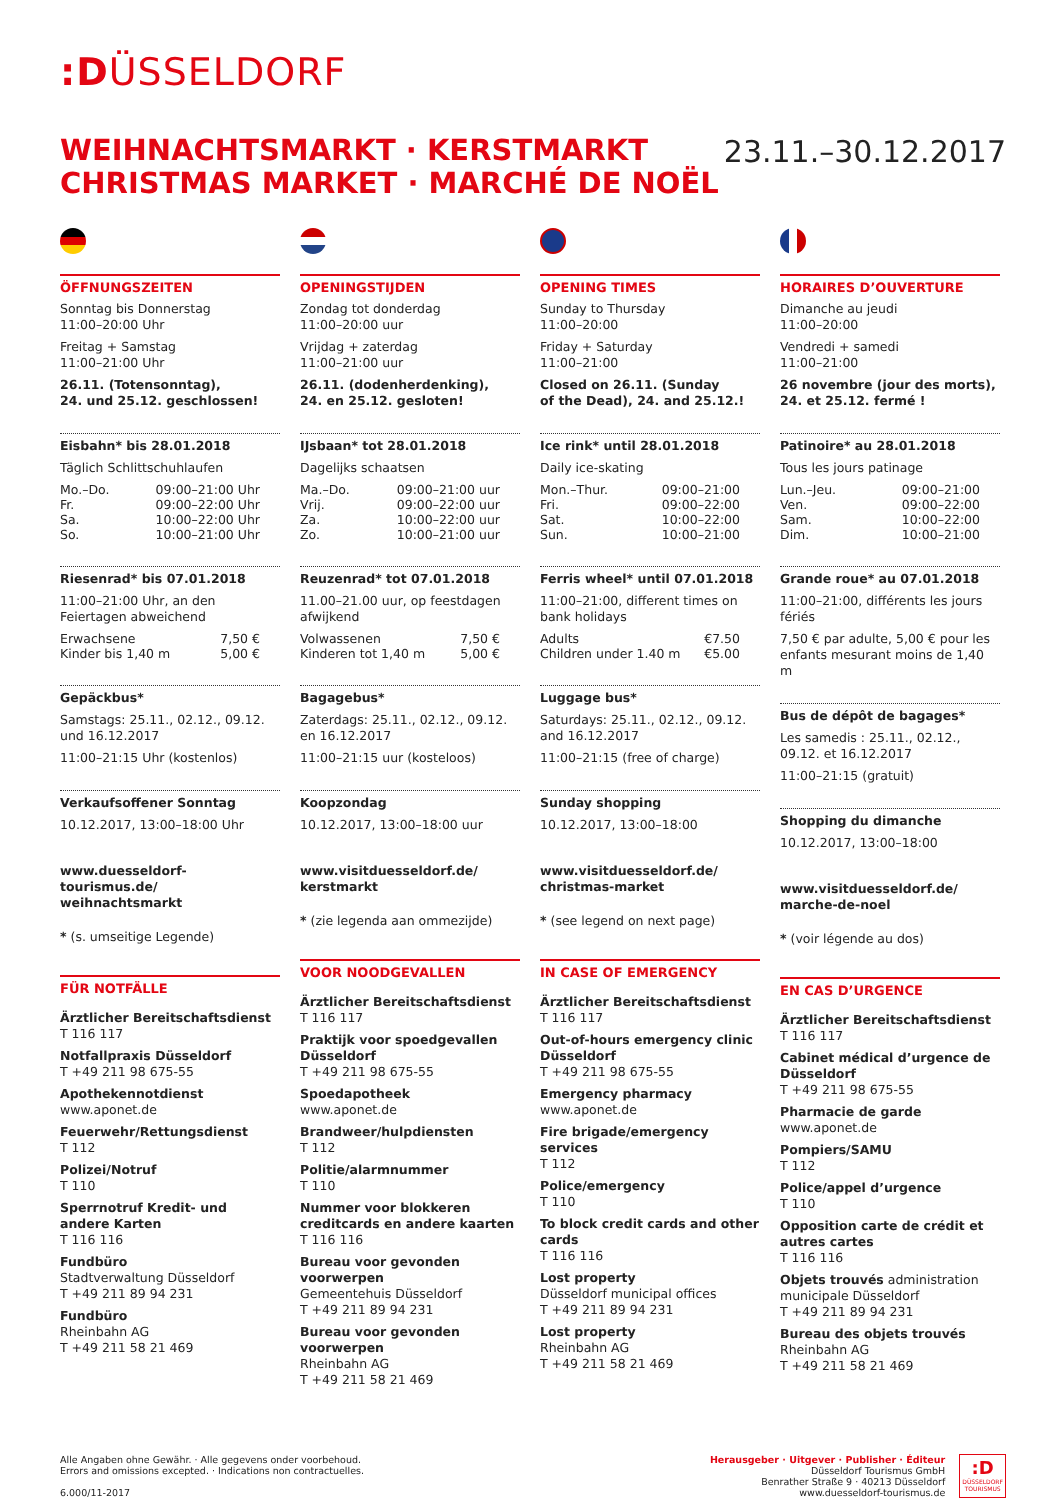:DÜSSELDORF
WEIHNACHTSMARKT · KERSTMARKT
CHRISTMAS MARKET · MARCHÉ DE NOËL
23.11.–30.12.2017
ÖFFNUNGSZEITEN
Sonntag bis Donnerstag
11:00–20:00 Uhr
Freitag + Samstag
11:00–21:00 Uhr
26.11. (Totensonntag),
24. und 25.12. geschlossen!
Eisbahn* bis 28.01.2018
Täglich Schlittschuhlaufen
Mo.–Do. 09:00–21:00 Uhr
Fr. 09:00–22:00 Uhr
Sa. 10:00–22:00 Uhr
So. 10:00–21:00 Uhr
Riesenrad* bis 07.01.2018
11:00–21:00 Uhr, an den Feiertagen abweichend
Erwachsene 7,50 €
Kinder bis 1,40 m 5,00 €
Gepäckbus*
Samstags: 25.11., 02.12., 09.12. und 16.12.2017
11:00–21:15 Uhr (kostenlos)
Verkaufsoffener Sonntag
10.12.2017, 13:00–18:00 Uhr
www.duesseldorf-tourismus.de/ weihnachtsmarkt
* (s. umseitige Legende)
FÜR NOTFÄLLE
Ärztlicher Bereitschaftsdienst
T 116 117
Notfallpraxis Düsseldorf
T +49 211 98 675-55
Apothekennotdienst
www.aponet.de
Feuerwehr/Rettungsdienst
T 112
Polizei/Notruf
T 110
Sperrnotruf Kredit- und andere Karten
T 116 116
Fundbüro
Stadtverwaltung Düsseldorf
T +49 211 89 94 231
Fundbüro
Rheinbahn AG
T +49 211 58 21 469
OPENINGSTIJDEN
Zondag tot donderdag
11:00–20:00 uur
Vrijdag + zaterdag
11:00–21:00 uur
26.11. (dodenherdenking),
24. en 25.12. gesloten!
IJsbaan* tot 28.01.2018
Dagelijks schaatsen
Ma.–Do. 09:00–21:00 uur
Vrij. 09:00–22:00 uur
Za. 10:00–22:00 uur
Zo. 10:00–21:00 uur
Reuzenrad* tot 07.01.2018
11.00–21.00 uur, op feestdagen afwijkend
Volwassenen 7,50 €
Kinderen tot 1,40 m 5,00 €
Bagagebus*
Zaterdags: 25.11., 02.12., 09.12. en 16.12.2017
11:00–21:15 uur (kosteloos)
Koopzondag
10.12.2017, 13:00–18:00 uur
www.visitduesseldorf.de/ kerstmarkt
* (zie legenda aan ommezijde)
VOOR NOODGEVALLEN
Ärztlicher Bereitschaftsdienst
T 116 117
Praktijk voor spoedgevallen Düsseldorf
T +49 211 98 675-55
Spoedapotheek
www.aponet.de
Brandweer/hulpdiensten
T 112
Politie/alarmnummer
T 110
Nummer voor blokkeren creditcards en andere kaarten
T 116 116
Bureau voor gevonden voorwerpen
Gemeentehuis Düsseldorf
T +49 211 89 94 231
Bureau voor gevonden voorwerpen
Rheinbahn AG
T +49 211 58 21 469
OPENING TIMES
Sunday to Thursday
11:00–20:00
Friday + Saturday
11:00–21:00
Closed on 26.11. (Sunday
of the Dead), 24. and 25.12.!
Ice rink* until 28.01.2018
Daily ice-skating
Mon.–Thur. 09:00–21:00
Fri. 09:00–22:00
Sat. 10:00–22:00
Sun. 10:00–21:00
Ferris wheel* until 07.01.2018
11:00–21:00, different times on bank holidays
Adults €7.50
Children under 1.40 m €5.00
Luggage bus*
Saturdays: 25.11., 02.12., 09.12. and 16.12.2017
11:00–21:15 (free of charge)
Sunday shopping
10.12.2017, 13:00–18:00
www.visitduesseldorf.de/ christmas-market
* (see legend on next page)
IN CASE OF EMERGENCY
Ärztlicher Bereitschaftsdienst
T 116 117
Out-of-hours emergency clinic Düsseldorf
T +49 211 98 675-55
Emergency pharmacy
www.aponet.de
Fire brigade/emergency services
T 112
Police/emergency
T 110
To block credit cards and other cards
T 116 116
Lost property
Düsseldorf municipal offices
T +49 211 89 94 231
Lost property
Rheinbahn AG
T +49 211 58 21 469
HORAIRES D’OUVERTURE
Dimanche au jeudi
11:00–20:00
Vendredi + samedi
11:00–21:00
26 novembre (jour des morts),
24. et 25.12. fermé !
Patinoire* au 28.01.2018
Tous les jours patinage
Lun.–Jeu. 09:00–21:00
Ven. 09:00–22:00
Sam. 10:00–22:00
Dim. 10:00–21:00
Grande roue* au 07.01.2018
11:00–21:00, différents les jours fériés
7,50 € par adulte, 5,00 € pour les enfants mesurant moins de 1,40 m
Bus de dépôt de bagages*
Les samedis : 25.11., 02.12., 09.12. et 16.12.2017
11:00–21:15 (gratuit)
Shopping du dimanche
10.12.2017, 13:00–18:00
www.visitduesseldorf.de/ marche-de-noel
* (voir légende au dos)
EN CAS D’URGENCE
Ärztlicher Bereitschaftsdienst
T 116 117
Cabinet médical d’urgence de Düsseldorf
T +49 211 98 675-55
Pharmacie de garde
www.aponet.de
Pompiers/SAMU
T 112
Police/appel d’urgence
T 110
Opposition carte de crédit et autres cartes
T 116 116
Objets trouvés administration municipale Düsseldorf
T +49 211 89 94 231
Bureau des objets trouvés
Rheinbahn AG
T +49 211 58 21 469
Alle Angaben ohne Gewähr. · Alle gegevens onder voorbehoud.
Errors and omissions excepted. · Indications non contractuelles.
6.000/11-2017
Herausgeber · Uitgever · Publisher · Éditeur
Düsseldorf Tourismus GmbH
Benrather Straße 9 · 40213 Düsseldorf
www.duesseldorf-tourismus.de
:D
DÜSSELDORF
TOURISMUS